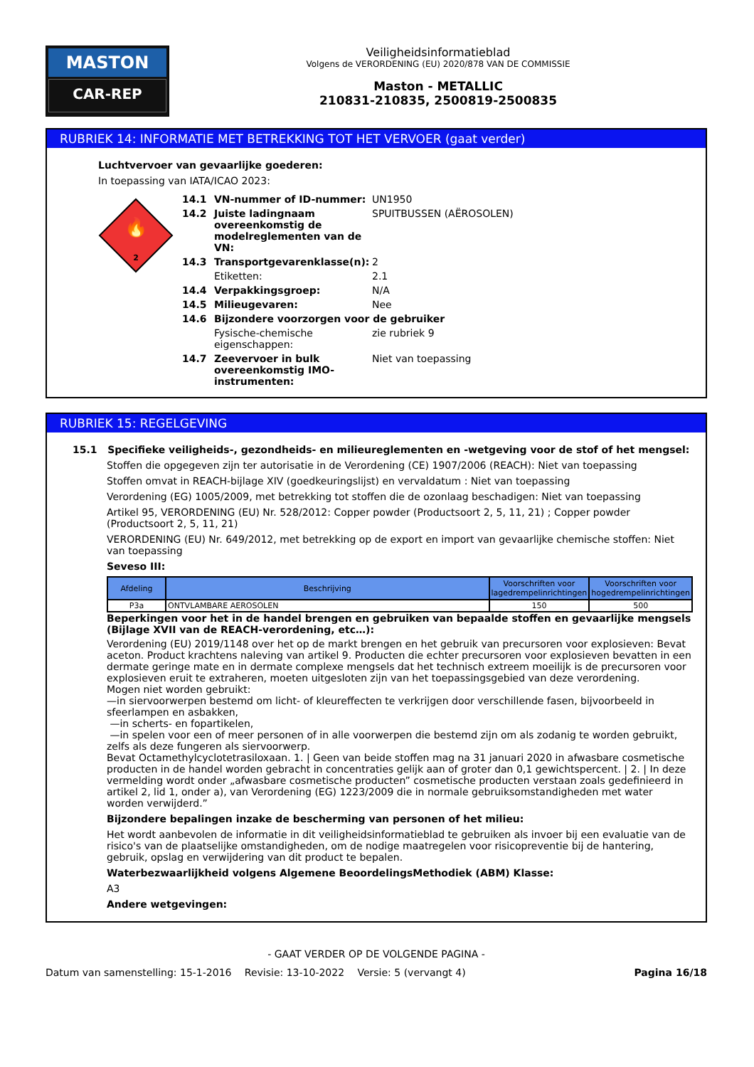MASTON
CAR-REP
Veiligheidsinformatieblad
Volgens de VERORDENING (EU) 2020/878 VAN DE COMMISSIE
Maston - METALLIC
210831-210835, 2500819-2500835
RUBRIEK 14: INFORMATIE MET BETREKKING TOT HET VERVOER (gaat verder)
Luchtvervoer van gevaarlijke goederen:
In toepassing van IATA/ICAO 2023:
🔥
2
14.1 VN-nummer of ID-nummer: UN1950
14.2 Juiste ladingnaam overeenkomstig de modelreglementen van de VN: SPUITBUSSEN (AËROSOLEN)
14.3 Transportgevarenklasse(n): 2
Etiketten: 2.1
14.4 Verpakkingsgroep: N/A
14.5 Milieugevaren: Nee
14.6 Bijzondere voorzorgen voor de gebruiker
Fysische-chemische eigenschappen: zie rubriek 9
14.7 Zeevervoer in bulk overeenkomstig IMO-instrumenten: Niet van toepassing
RUBRIEK 15: REGELGEVING
15.1 Specifieke veiligheids-, gezondheids- en milieureglementen en -wetgeving voor de stof of het mengsel:
Stoffen die opgegeven zijn ter autorisatie in de Verordening (CE) 1907/2006 (REACH): Niet van toepassing
Stoffen omvat in REACH-bijlage XIV (goedkeuringslijst) en vervaldatum : Niet van toepassing
Verordening (EG) 1005/2009, met betrekking tot stoffen die de ozonlaag beschadigen: Niet van toepassing
Artikel 95, VERORDENING (EU) Nr. 528/2012: Copper powder (Productsoort 2, 5, 11, 21) ; Copper powder (Productsoort 2, 5, 11, 21)
VERORDENING (EU) Nr. 649/2012, met betrekking op de export en import van gevaarlijke chemische stoffen: Niet van toepassing
Seveso III:
| Afdeling | Beschrijving | Voorschriften voor lagedrempelinrichtingen | Voorschriften voor hogedrempelinrichtingen |
| --- | --- | --- | --- |
| P3a | ONTVLAMBARE AEROSOLEN | 150 | 500 |
Beperkingen voor het in de handel brengen en gebruiken van bepaalde stoffen en gevaarlijke mengsels (Bijlage XVII van de REACH-verordening, etc…):
Verordening (EU) 2019/1148 over het op de markt brengen en het gebruik van precursoren voor explosieven: Bevat aceton. Product krachtens naleving van artikel 9. Producten die echter precursoren voor explosieven bevatten in een dermate geringe mate en in dermate complexe mengsels dat het technisch extreem moeilijk is de precursoren voor explosieven eruit te extraheren, moeten uitgesloten zijn van het toepassingsgebied van deze verordening.
Mogen niet worden gebruikt:
—in siervoorwerpen bestemd om licht- of kleureffecten te verkrijgen door verschillende fasen, bijvoorbeeld in sfeerlampen en asbakken,
—in scherts- en fopartikelen,
—in spelen voor een of meer personen of in alle voorwerpen die bestemd zijn om als zodanig te worden gebruikt, zelfs als deze fungeren als siervoorwerp.
Bevat Octamethylcyclotetrasiloxaan. 1. | Geen van beide stoffen mag na 31 januari 2020 in afwasbare cosmetische producten in de handel worden gebracht in concentraties gelijk aan of groter dan 0,1 gewichtspercent. | 2. | In deze vermelding wordt onder „afwasbare cosmetische producten” cosmetische producten verstaan zoals gedefinieerd in artikel 2, lid 1, onder a), van Verordening (EG) 1223/2009 die in normale gebruiksomstandigheden met water worden verwijderd.”
Bijzondere bepalingen inzake de bescherming van personen of het milieu:
Het wordt aanbevolen de informatie in dit veiligheidsinformatieblad te gebruiken als invoer bij een evaluatie van de risico's van de plaatselijke omstandigheden, om de nodige maatregelen voor risicopreventie bij de hantering, gebruik, opslag en verwijdering van dit product te bepalen.
Waterbezwaarlijkheid volgens Algemene BeoordelingsMethodiek (ABM) Klasse:
A3
Andere wetgevingen:
- GAAT VERDER OP DE VOLGENDE PAGINA -
Datum van samenstelling: 15-1-2016 Revisie: 13-10-2022 Versie: 5 (vervangt 4) Pagina 16/18